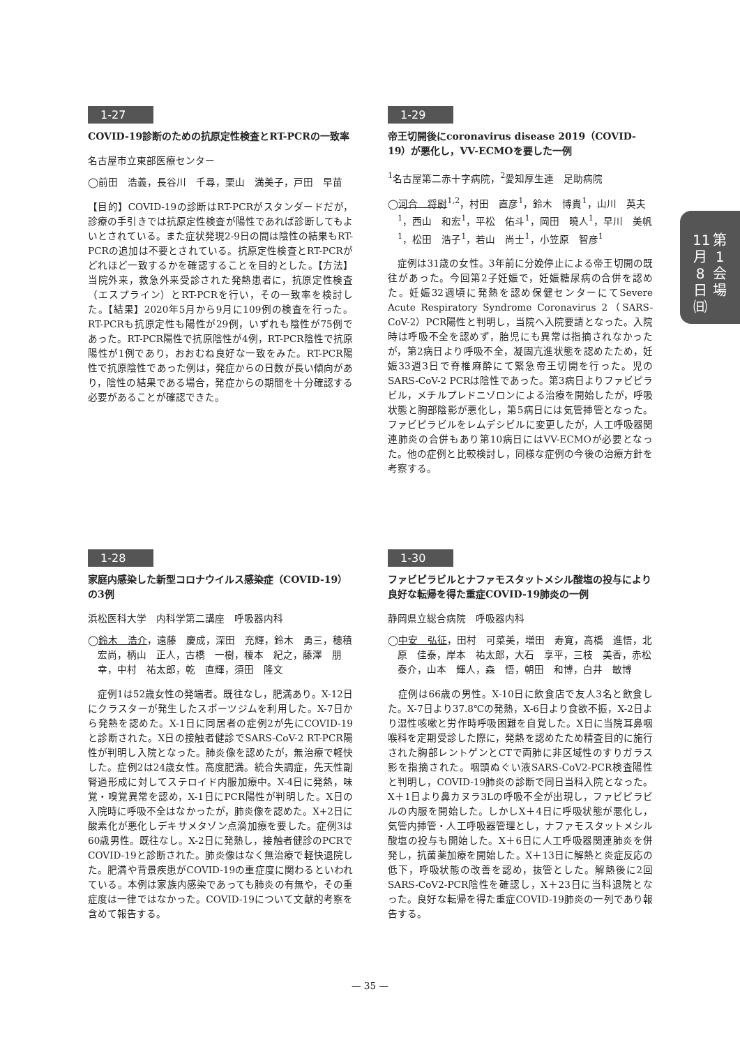1-27
COVID-19診断のための抗原定性検査とRT-PCRの一致率
名古屋市立東部医療センター
◯前田　浩義，長谷川　千尋，栗山　満美子，戸田　早苗
【目的】COVID-19の診断はRT-PCRがスタンダードだが，診療の手引きでは抗原定性検査が陽性であれば診断してもよいとされている。また症状発現2-9日の間は陰性の結果もRT-PCRの追加は不要とされている。抗原定性検査とRT-PCRがどれほど一致するかを確認することを目的とした。【方法】当院外来，救急外来受診された発熱患者に，抗原定性検査（エスプライン）とRT-PCRを行い，その一致率を検討した。【結果】2020年5月から9月に109例の検査を行った。RT-PCRも抗原定性も陽性が29例，いずれも陰性が75例であった。RT-PCR陽性で抗原陰性が4例，RT-PCR陰性で抗原陽性が1例であり，おおむね良好な一致をみた。RT-PCR陽性で抗原陰性であった例は，発症からの日数が長い傾向があり，陰性の結果である場合，発症からの期間を十分確認する必要があることが確認できた。
1-29
帝王切開後にcoronavirus disease 2019（COVID-19）が悪化し，VV-ECMOを要した一例
<sup>1</sup> 名古屋第二赤十字病院，<sup>2</sup>愛知厚生連　足助病院
◯河合　将尉<sup>1,2</sup>，村田　直彦<sup>1</sup>，鈴木　博貴<sup>1</sup>，山川　英夫<sup>1</sup>，西山　和宏<sup>1</sup>，平松　佑斗<sup>1</sup>，岡田　曉人<sup>1</sup>，早川　美帆<sup>1</sup>，松田　浩子<sup>1</sup>，若山　尚士<sup>1</sup>，小笠原　智彦<sup>1</sup>
　症例は31歳の女性。3年前に分娩停止による帝王切開の既往があった。今回第2子妊娠で，妊娠糖尿病の合併を認めた。妊娠32週頃に発熱を認め保健センターにてSevere Acute Respiratory Syndrome Coronavirus 2（SARS-CoV-2）PCR陽性と判明し，当院へ入院要請となった。入院時は呼吸不全を認めず，胎児にも異常は指摘されなかったが，第2病日より呼吸不全，凝固亢進状態を認めたため，妊娠33週3日で脊椎麻酔にて緊急帝王切開を行った。児のSARS-CoV-2 PCRは陰性であった。第3病日よりファビピラビル，メチルプレドニゾロンによる治療を開始したが，呼吸状態と胸部陰影が悪化し，第5病日には気管挿管となった。ファビピラビルをレムデシビルに変更したが，人工呼吸器関連肺炎の合併もあり第10病日にはVV-ECMOが必要となった。他の症例と比較検討し，同様な症例の今後の治療方針を考察する。
1-28
家庭内感染した新型コロナウイルス感染症（COVID-19）の3例
浜松医科大学　内科学第二講座　呼吸器内科
◯鈴木　浩介，遠藤　慶成，深田　充輝，鈴木　勇三，穂積　宏尚，柄山　正人，古橋　一樹，榎本　紀之，藤澤　朋幸，中村　祐太郎，乾　直輝，須田　隆文
　症例1は52歳女性の発端者。既往なし，肥満あり。X-12日にクラスターが発生したスポーツジムを利用した。X-7日から発熱を認めた。X-1日に同居者の症例2が先にCOVID-19と診断された。X日の接触者健診でSARS-CoV-2 RT-PCR陽性が判明し入院となった。肺炎像を認めたが，無治療で軽快した。症例2は24歳女性。高度肥満。統合失調症，先天性副腎過形成に対してステロイド内服加療中。X-4日に発熱，味覚・嗅覚異常を認め，X-1日にPCR陽性が判明した。X日の入院時に呼吸不全はなかったが，肺炎像を認めた。X+2日に酸素化が悪化しデキサメタゾン点滴加療を要した。症例3は60歳男性。既往なし。X-2日に発熱し，接触者健診のPCRでCOVID-19と診断された。肺炎像はなく無治療で軽快退院した。肥満や背景疾患がCOVID-19の重症度に関わるといわれている。本例は家族内感染であっても肺炎の有無や，その重症度は一律ではなかった。COVID-19について文献的考察を含めて報告する。
1-30
ファビピラビルとナファモスタットメシル酸塩の投与により良好な転帰を得た重症COVID-19肺炎の一例
静岡県立総合病院　呼吸器内科
◯中安　弘征，田村　可菜美，増田　寿寛，高橋　進悟，北原　佳泰，岸本　祐太郎，大石　享平，三枝　美香，赤松　泰介，山本　輝人，森　悟，朝田　和博，白井　敏博
　症例は66歳の男性。X-10日に飲食店で友人3名と飲食した。X-7日より37.8℃の発熱，X-6日より食欲不振，X-2日より湿性咳嗽と労作時呼吸困難を自覚した。X日に当院耳鼻咽喉科を定期受診した際に，発熱を認めたため精査目的に施行された胸部レントゲンとCTで両肺に非区域性のすりガラス影を指摘された。咽頭ぬぐい液SARS-CoV2-PCR検査陽性と判明し，COVID-19肺炎の診断で同日当科入院となった。X＋1日より鼻カヌラ3Lの呼吸不全が出現し，ファビピラビルの内服を開始した。しかしX＋4日に呼吸状態が悪化し，気管内挿管・人工呼吸器管理とし，ナファモスタットメシル酸塩の投与も開始した。X＋6日に人工呼吸器関連肺炎を併発し，抗菌薬加療を開始した。X＋13日に解熱と炎症反応の低下，呼吸状態の改善を認め，抜管とした。解熱後に2回SARS-CoV2-PCR陰性を確認し，X＋23日に当科退院となった。良好な転帰を得た重症COVID-19肺炎の一列であり報告する。
11月8日㈰
第1会場
— 35 —